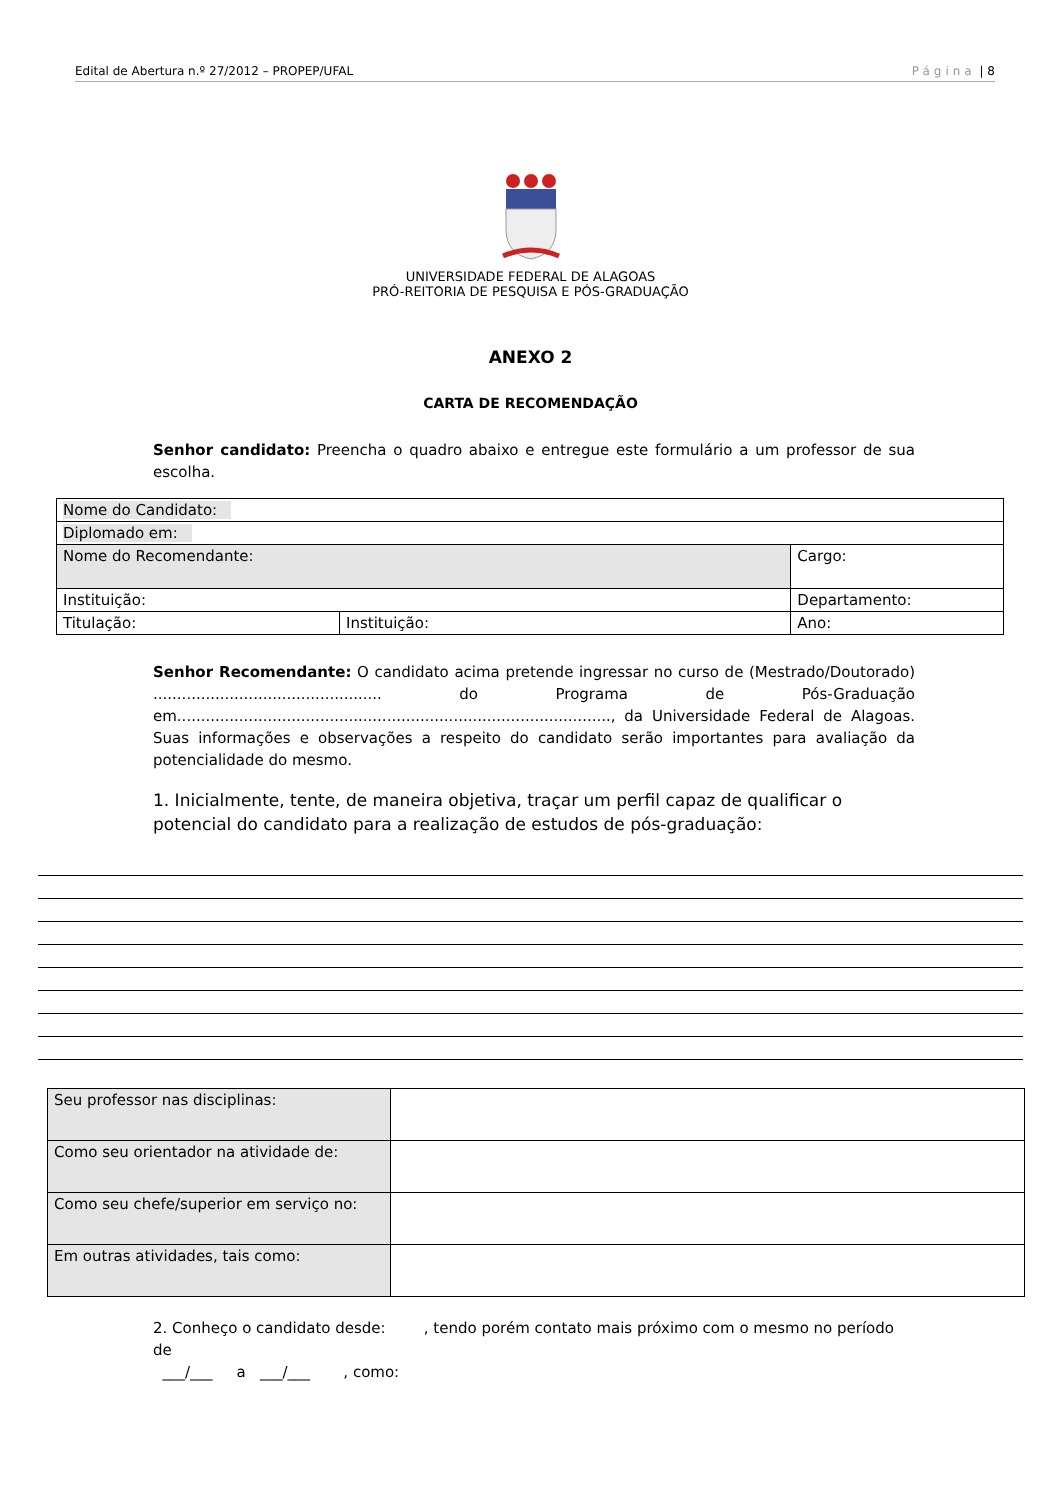Edital de Abertura n.º 27/2012 – PROPEP/UFAL Página | 8
UNIVERSIDADE FEDERAL DE ALAGOAS
PRÓ-REITORIA DE PESQUISA E PÓS-GRADUAÇÃO
ANEXO 2
CARTA DE RECOMENDAÇÃO
Senhor candidato: Preencha o quadro abaixo e entregue este formulário a um professor de sua escolha.
| Nome do Candidato: | | | |
| Diplomado em: | | | |
| Nome do Recomendante: | | Cargo: | |
| Instituição: | | Departamento: | |
| Titulação: | Instituição: | | Ano: |
Senhor Recomendante: O candidato acima pretende ingressar no curso de (Mestrado/Doutorado) ................................................ do Programa de Pós-Graduação em..........................................................................................., da Universidade Federal de Alagoas. Suas informações e observações a respeito do candidato serão importantes para avaliação da potencialidade do mesmo.
1. Inicialmente, tente, de maneira objetiva, traçar um perfil capaz de qualificar o potencial do candidato para a realização de estudos de pós-graduação:
| Seu professor nas disciplinas: | |
| Como seu orientador na atividade de: | |
| Como seu chefe/superior em serviço no: | |
| Em outras atividades, tais como: | |
2. Conheço o candidato desde: , tendo porém contato mais próximo com o mesmo no período de
___/___ a ___/___ , como: